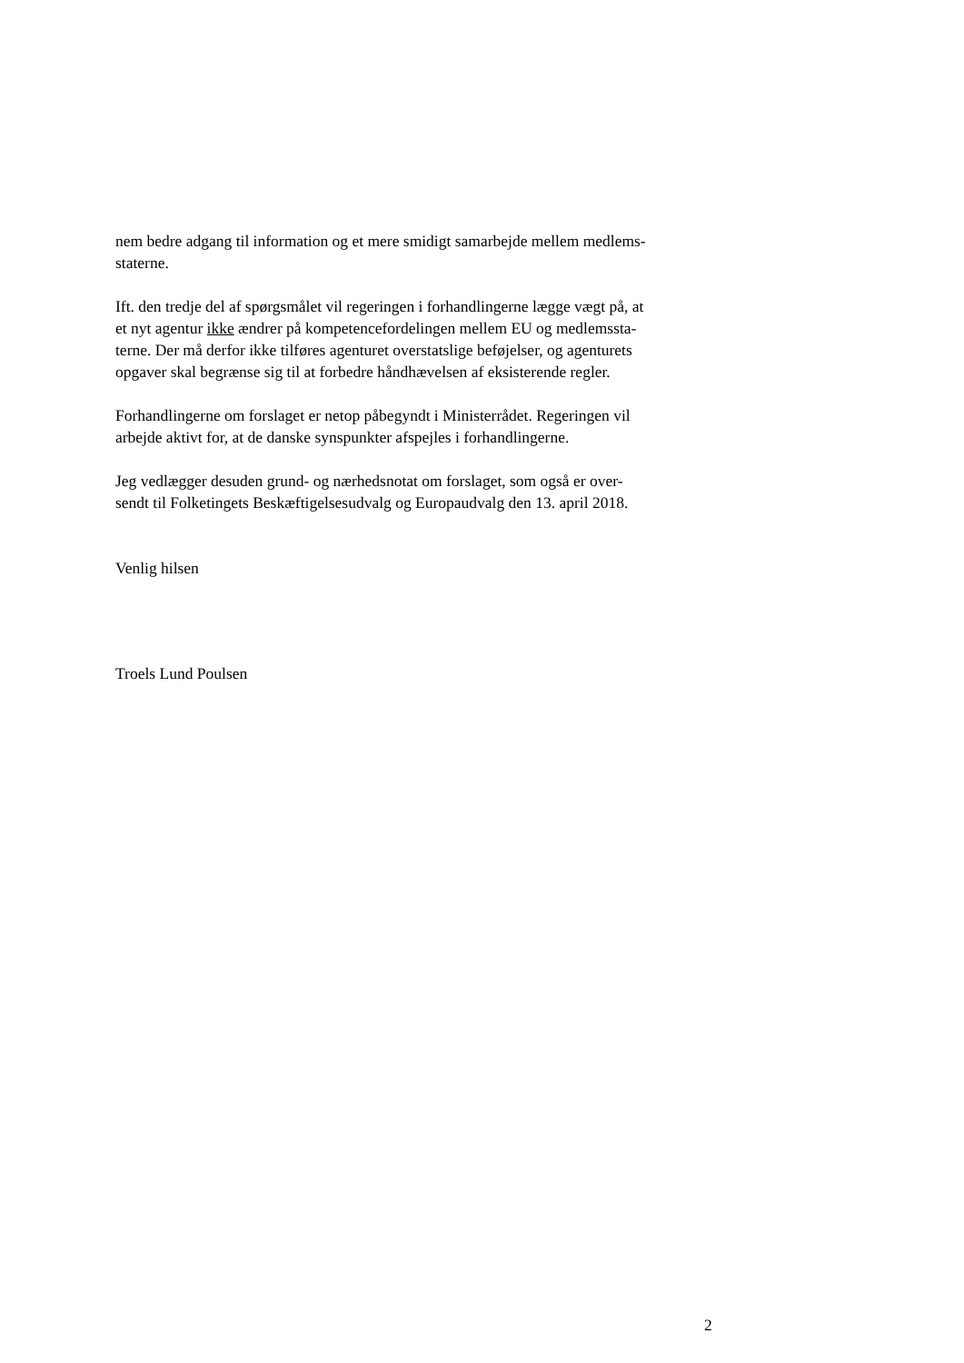nem bedre adgang til information og et mere smidigt samarbejde mellem medlems-
staterne.
Ift. den tredje del af spørgsmålet vil regeringen i forhandlingerne lægge vægt på, at
et nyt agentur ikke ændrer på kompetencefordelingen mellem EU og medlemssta-
terne. Der må derfor ikke tilføres agenturet overstatslige beføjelser, og agenturets
opgaver skal begrænse sig til at forbedre håndhævelsen af eksisterende regler.
Forhandlingerne om forslaget er netop påbegyndt i Ministerrådet. Regeringen vil
arbejde aktivt for, at de danske synspunkter afspejles i forhandlingerne.
Jeg vedlægger desuden grund- og nærhedsnotat om forslaget, som også er over-
sendt til Folketingets Beskæftigelsesudvalg og Europaudvalg den 13. april 2018.
Venlig hilsen
Troels Lund Poulsen
2